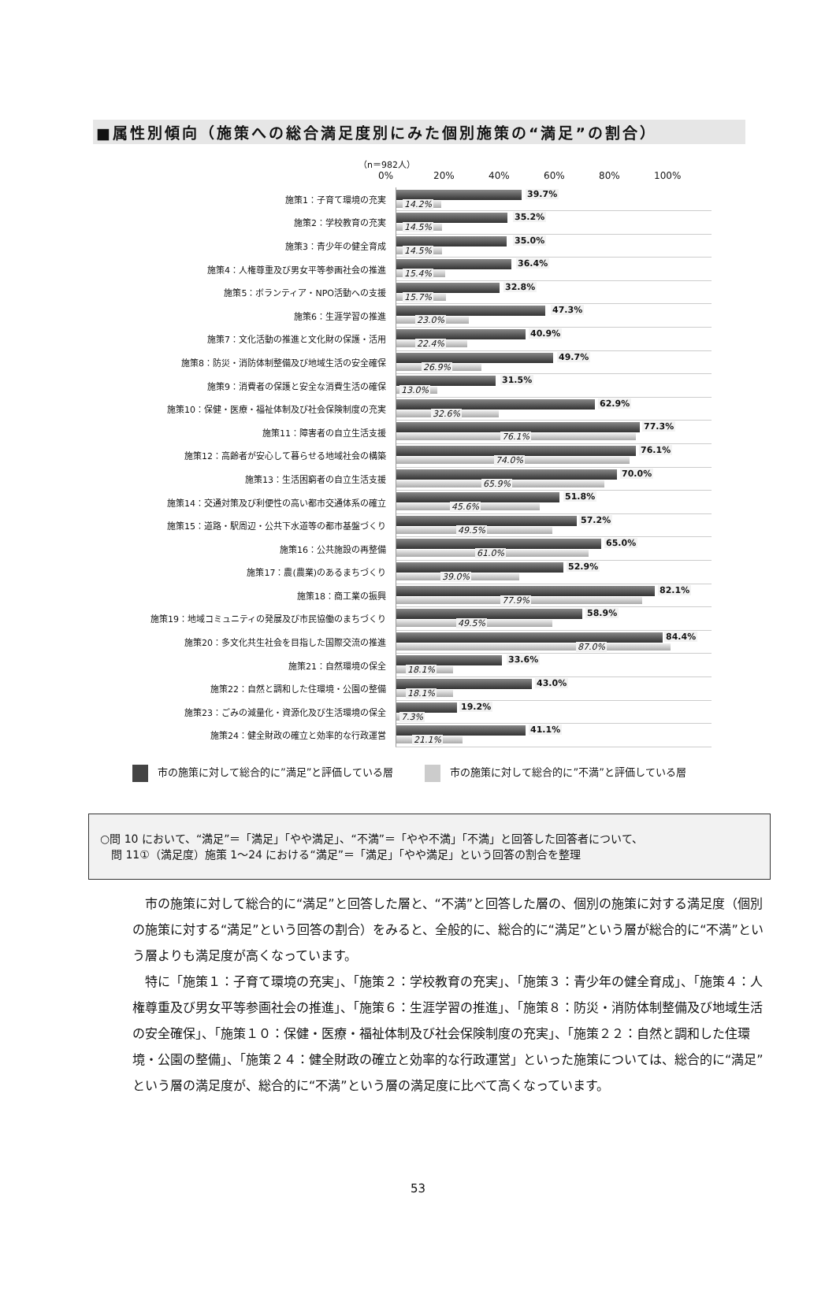■属性別傾向（施策への総合満足度別にみた個別施策の“満足”の割合）
（n＝982人）
0% 20% 40% 60% 80% 100%
施策1：子育て環境の充実
39.7%
14.2%
施策2：学校教育の充実
35.2%
14.5%
施策3：青少年の健全育成
35.0%
14.5%
施策4：人権尊重及び男女平等参画社会の推進
36.4%
15.4%
施策5：ボランティア・NPO活動への支援
32.8%
15.7%
施策6：生涯学習の推進
47.3%
23.0%
施策7：文化活動の推進と文化財の保護・活用
40.9%
22.4%
施策8：防災・消防体制整備及び地域生活の安全確保
49.7%
26.9%
施策9：消費者の保護と安全な消費生活の確保
31.5%
13.0%
施策10：保健・医療・福祉体制及び社会保険制度の充実
62.9%
32.6%
施策11：障害者の自立生活支援
77.3%
76.1%
施策12：高齢者が安心して暮らせる地域社会の構築
76.1%
74.0%
施策13：生活困窮者の自立生活支援
70.0%
65.9%
施策14：交通対策及び利便性の高い都市交通体系の確立
51.8%
45.6%
施策15：道路・駅周辺・公共下水道等の都市基盤づくり
57.2%
49.5%
施策16：公共施設の再整備
65.0%
61.0%
施策17：農(農業)のあるまちづくり
52.9%
39.0%
施策18：商工業の振興
82.1%
77.9%
施策19：地域コミュニティの発展及び市民協働のまちづくり
58.9%
49.5%
施策20：多文化共生社会を目指した国際交流の推進
84.4%
87.0%
施策21：自然環境の保全
33.6%
18.1%
施策22：自然と調和した住環境・公園の整備
43.0%
18.1%
施策23：ごみの減量化・資源化及び生活環境の保全
19.2%
7.3%
施策24：健全財政の確立と効率的な行政運営
41.1%
21.1%
市の施策に対して総合的に”満足”と評価している層
市の施策に対して総合的に”不満”と評価している層
○問 10 において、“満足”＝「満足」「やや満足」、“不満”＝「やや不満」「不満」と回答した回答者について、
　問 11①（満足度）施策 1～24 における“満足”＝「満足」「やや満足」という回答の割合を整理
市の施策に対して総合的に“満足”と回答した層と、“不満”と回答した層の、個別の施策に対する満足度（個別の施策に対する“満足”という回答の割合）をみると、全般的に、総合的に“満足”という層が総合的に“不満”という層よりも満足度が高くなっています。
特に「施策１：子育て環境の充実」、「施策２：学校教育の充実」、「施策３：青少年の健全育成」、「施策４：人権尊重及び男女平等参画社会の推進」、「施策６：生涯学習の推進」、「施策８：防災・消防体制整備及び地域生活の安全確保」、「施策１０：保健・医療・福祉体制及び社会保険制度の充実」、「施策２２：自然と調和した住環境・公園の整備」、「施策２４：健全財政の確立と効率的な行政運営」といった施策については、総合的に“満足”という層の満足度が、総合的に“不満”という層の満足度に比べて高くなっています。
53